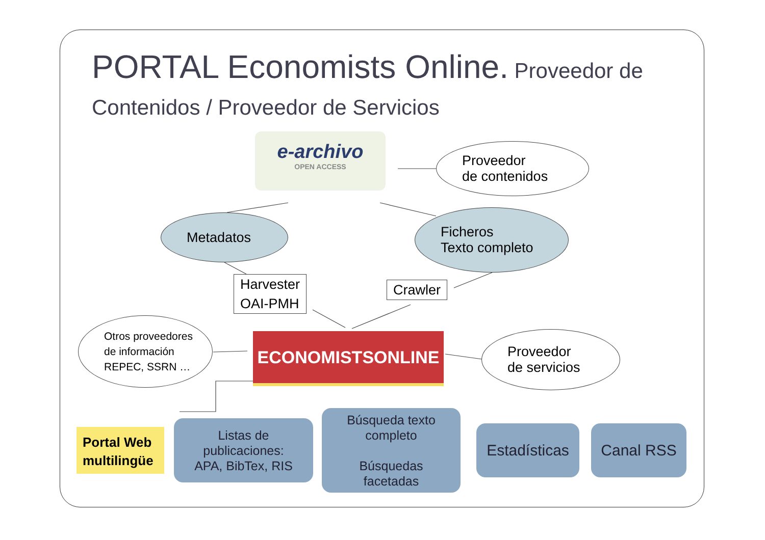PORTAL Economists Online. Proveedor de Contenidos / Proveedor de Servicios
e-archivo
OPEN ACCESS
Proveedor
de contenidos
Metadatos
Ficheros
Texto completo
Harvester
OAI-PMH
Crawler
Otros proveedores
de información
REPEC, SSRN …
ECONOMISTSONLINE
Proveedor
de servicios
Portal Web
multilingüe
Listas de
publicaciones:
APA, BibTex, RIS
Búsqueda texto
completo
Búsquedas
facetadas
Estadísticas
Canal RSS